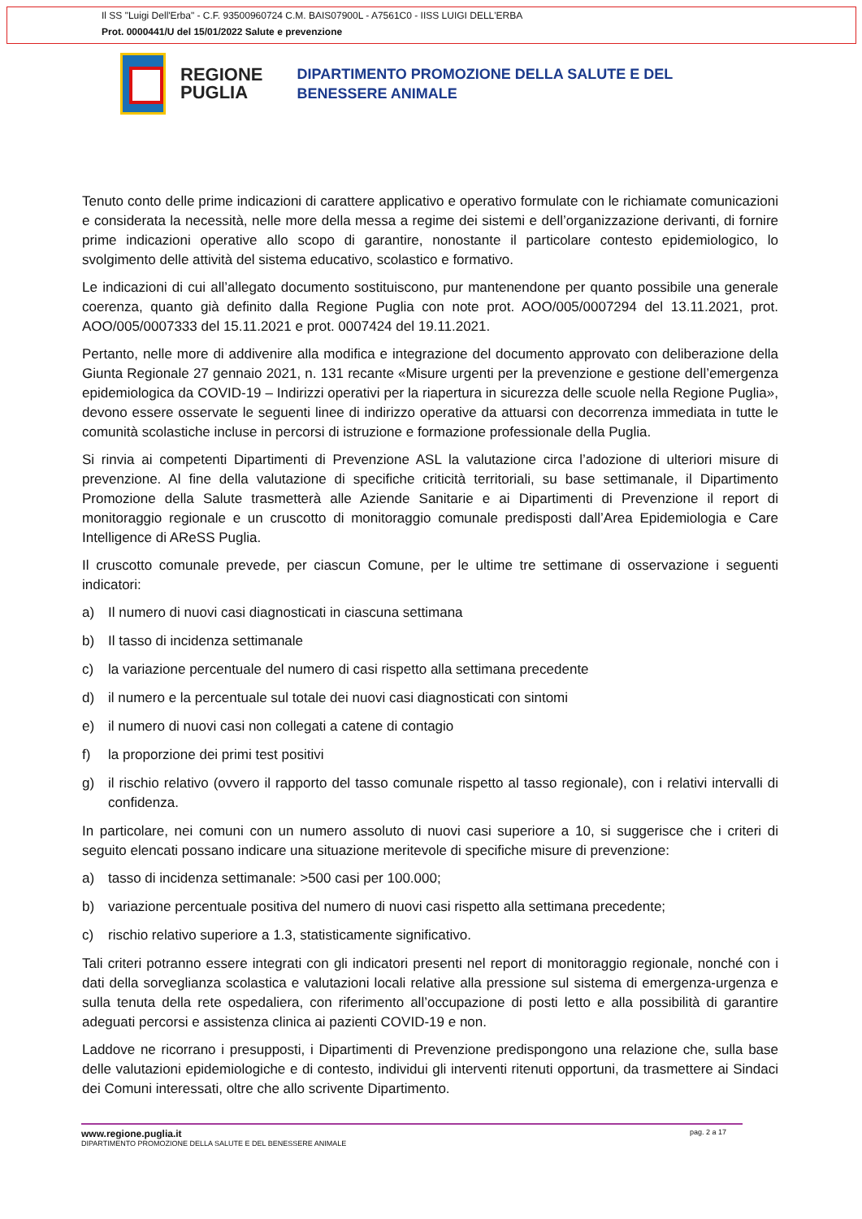Il SS "Luigi Dell'Erba" - C.F. 93500960724 C.M. BAIS07900L - A7561C0 - IISS LUIGI DELL'ERBA
Prot. 0000441/U del 15/01/2022 Salute e prevenzione
REGIONE
PUGLIA
DIPARTIMENTO PROMOZIONE DELLA SALUTE E DEL
BENESSERE ANIMALE
Tenuto conto delle prime indicazioni di carattere applicativo e operativo formulate con le richiamate comunicazioni e considerata la necessità, nelle more della messa a regime dei sistemi e dell’organizzazione derivanti, di fornire prime indicazioni operative allo scopo di garantire, nonostante il particolare contesto epidemiologico, lo svolgimento delle attività del sistema educativo, scolastico e formativo.
Le indicazioni di cui all’allegato documento sostituiscono, pur mantenendone per quanto possibile una generale coerenza, quanto già definito dalla Regione Puglia con note prot. AOO/005/0007294 del 13.11.2021, prot. AOO/005/0007333 del 15.11.2021 e prot. 0007424 del 19.11.2021.
Pertanto, nelle more di addivenire alla modifica e integrazione del documento approvato con deliberazione della Giunta Regionale 27 gennaio 2021, n. 131 recante «Misure urgenti per la prevenzione e gestione dell’emergenza epidemiologica da COVID-19 – Indirizzi operativi per la riapertura in sicurezza delle scuole nella Regione Puglia», devono essere osservate le seguenti linee di indirizzo operative da attuarsi con decorrenza immediata in tutte le comunità scolastiche incluse in percorsi di istruzione e formazione professionale della Puglia.
Si rinvia ai competenti Dipartimenti di Prevenzione ASL la valutazione circa l’adozione di ulteriori misure di prevenzione. Al fine della valutazione di specifiche criticità territoriali, su base settimanale, il Dipartimento Promozione della Salute trasmetterà alle Aziende Sanitarie e ai Dipartimenti di Prevenzione il report di monitoraggio regionale e un cruscotto di monitoraggio comunale predisposti dall’Area Epidemiologia e Care Intelligence di AReSS Puglia.
Il cruscotto comunale prevede, per ciascun Comune, per le ultime tre settimane di osservazione i seguenti indicatori:
a) Il numero di nuovi casi diagnosticati in ciascuna settimana
b) Il tasso di incidenza settimanale
c) la variazione percentuale del numero di casi rispetto alla settimana precedente
d) il numero e la percentuale sul totale dei nuovi casi diagnosticati con sintomi
e) il numero di nuovi casi non collegati a catene di contagio
f) la proporzione dei primi test positivi
g) il rischio relativo (ovvero il rapporto del tasso comunale rispetto al tasso regionale), con i relativi intervalli di confidenza.
In particolare, nei comuni con un numero assoluto di nuovi casi superiore a 10, si suggerisce che i criteri di seguito elencati possano indicare una situazione meritevole di specifiche misure di prevenzione:
a) tasso di incidenza settimanale: >500 casi per 100.000;
b) variazione percentuale positiva del numero di nuovi casi rispetto alla settimana precedente;
c) rischio relativo superiore a 1.3, statisticamente significativo.
Tali criteri potranno essere integrati con gli indicatori presenti nel report di monitoraggio regionale, nonché con i dati della sorveglianza scolastica e valutazioni locali relative alla pressione sul sistema di emergenza-urgenza e sulla tenuta della rete ospedaliera, con riferimento all’occupazione di posti letto e alla possibilità di garantire adeguati percorsi e assistenza clinica ai pazienti COVID-19 e non.
Laddove ne ricorrano i presupposti, i Dipartimenti di Prevenzione predispongono una relazione che, sulla base delle valutazioni epidemiologiche e di contesto, individui gli interventi ritenuti opportuni, da trasmettere ai Sindaci dei Comuni interessati, oltre che allo scrivente Dipartimento.
www.regione.puglia.it pag. 2 a 17
DIPARTIMENTO PROMOZIONE DELLA SALUTE E DEL BENESSERE ANIMALE